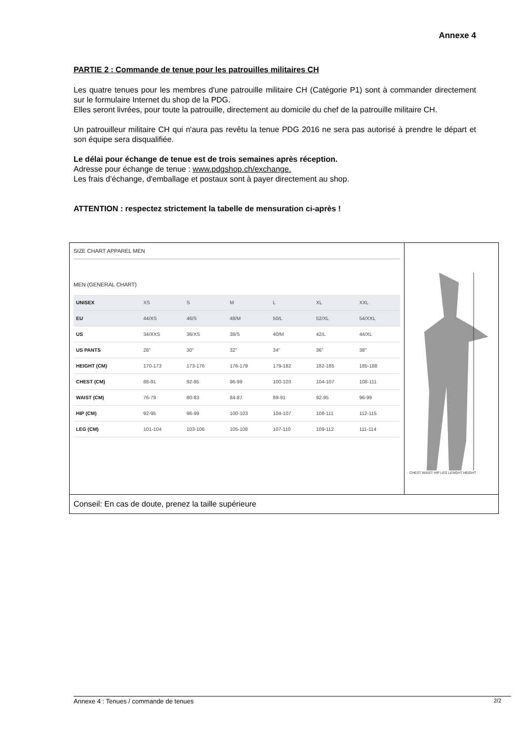Annexe 4
PARTIE 2 : Commande de tenue pour les patrouilles militaires CH
Les quatre tenues pour les membres d'une patrouille militaire CH (Catégorie P1) sont à commander directement sur le formulaire Internet du shop de la PDG.
Elles seront livrées, pour toute la patrouille, directement au domicile du chef de la patrouille militaire CH.
Un patrouilleur militaire CH qui n'aura pas revêtu la tenue PDG 2016 ne sera pas autorisé à prendre le départ et son équipe sera disqualifiée.
Le délai pour échange de tenue est de trois semaines après réception.
Adresse pour échange de tenue : www.pdgshop.ch/exchange.
Les frais d’échange, d'emballage et postaux sont à payer directement au shop.
ATTENTION : respectez strictement la tabelle de mensuration ci-après !
| SIZE CHART APPAREL MEN MEN (GENERAL CHART) / UNISEX / XS / S / M / L / XL / XXL / / EU / 44/XS / 46/S / 48/M / 50/L / 52/XL / 54/XXL / / US / 34/XXS / 36/XS / 38/S / 40/M / 42/L / 44/XL / / US PANTS / 28'' / 30'' / 32'' / 34'' / 36'' / 38'' / / HEIGHT (CM) / 170-173 / 173-176 / 176-179 / 179-182 / 182-185 / 185-188 / / CHEST (CM) / 88-91 / 92-95 / 96-99 / 100-103 / 104-107 / 108-111 / / WAIST (CM) / 76-79 / 80-83 / 84-87 / 89-91 / 92-95 / 96-99 / / HIP (CM) / 92-95 / 96-99 / 100-103 / 104-107 / 108-111 / 112-115 / / LEG (CM) / 101-104 / 103-106 / 105-108 / 107-110 / 109-112 / 111-114 / | CHEST WAIST HIP LEG LENGHT HEIGHT |
| Conseil: En cas de doute, prenez la taille supérieure | |
Annexe 4 : Tenues / commande de tenues 2/2